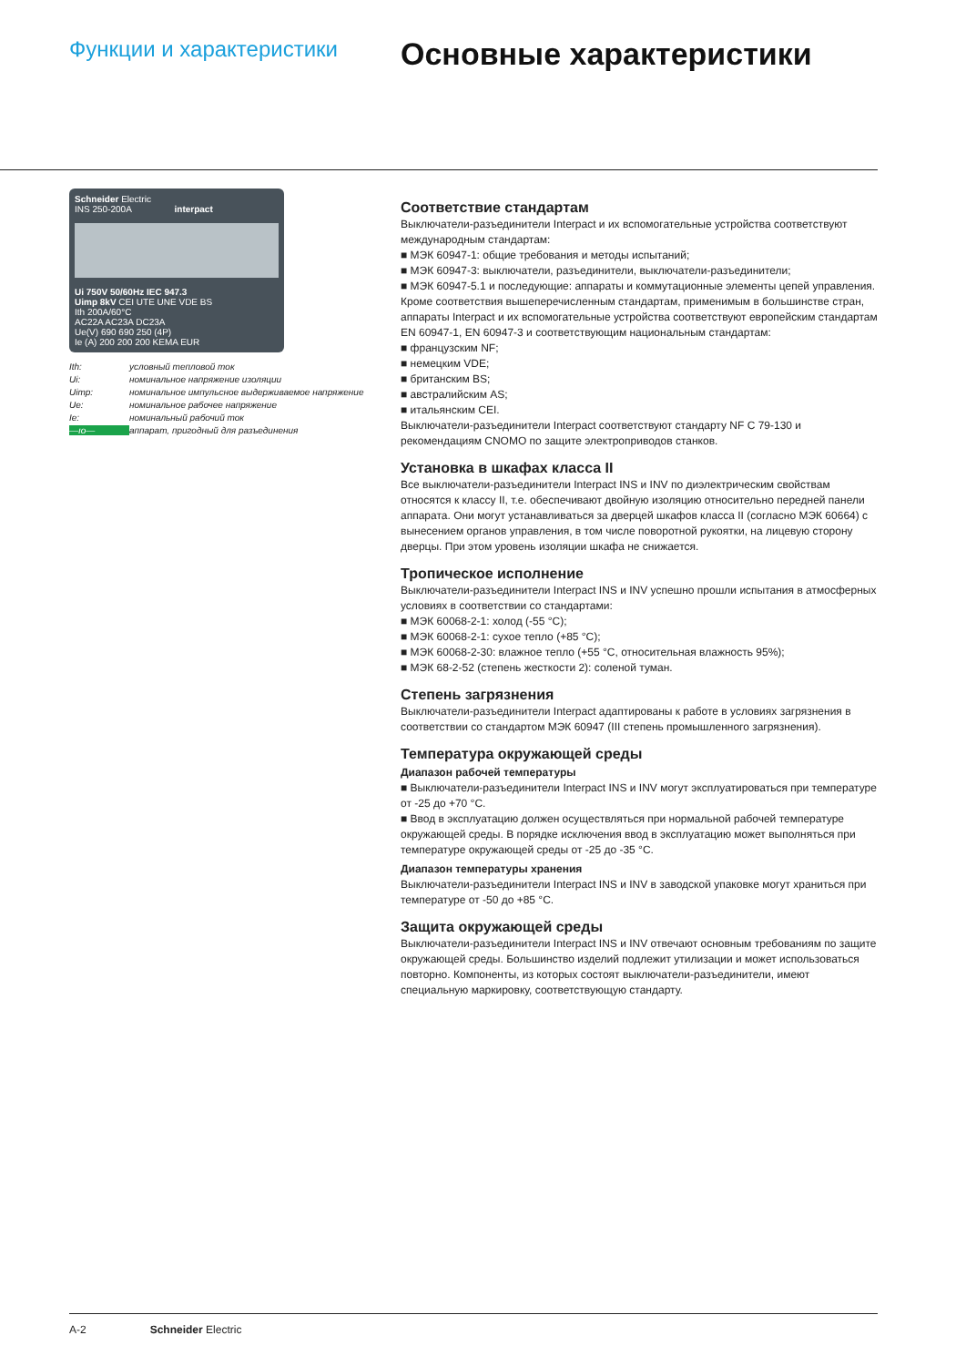Функции и характеристики
Основные характеристики
Schneider Electric
INS 250-200A interpact
Ui 750V 50/60Hz IEC 947.3
Uimp 8kV CEI UTE UNE VDE BS
Ith 200A/60°C
AC22A AC23A DC23A
Ue(V) 690 690 250 (4P)
Ie (A) 200 200 200 KEMA EUR
Ith: условный тепловой ток Ui: номинальное напряжение изоляции Uimp: номинальное импульсное выдерживаемое напряжение Ue: номинальное рабочее напряжение Ie: номинальный рабочий ток —ıo— аппарат, пригодный для разъединения
Соответствие стандартам
Выключатели-разъединители Interpact и их вспомогательные устройства соответствуют международным стандартам:
■ МЭК 60947-1: общие требования и методы испытаний;
■ МЭК 60947-3: выключатели, разъединители, выключатели-разъединители;
■ МЭК 60947-5.1 и последующие: аппараты и коммутационные элементы цепей управления.
Кроме соответствия вышеперечисленным стандартам, применимым в большинстве стран, аппараты Interpact и их вспомогательные устройства соответствуют европейским стандартам EN 60947-1, EN 60947-3 и соответствующим национальным стандартам:
■ французским NF;
■ немецким VDE;
■ британским BS;
■ австралийским AS;
■ итальянским CEI.
Выключатели-разъединители Interpact соответствуют стандарту NF C 79-130 и рекомендациям CNOMO по защите электроприводов станков.
Установка в шкафах класса II
Все выключатели-разъединители Interpact INS и INV по диэлектрическим свойствам относятся к классу II, т.е. обеспечивают двойную изоляцию относительно передней панели аппарата. Они могут устанавливаться за дверцей шкафов класса II (согласно МЭК 60664) с вынесением органов управления, в том числе поворотной рукоятки, на лицевую сторону дверцы. При этом уровень изоляции шкафа не снижается.
Тропическое исполнение
Выключатели-разъединители Interpact INS и INV успешно прошли испытания в атмосферных условиях в соответствии со стандартами:
■ МЭК 60068-2-1: холод (-55 °C);
■ МЭК 60068-2-1: сухое тепло (+85 °C);
■ МЭК 60068-2-30: влажное тепло (+55 °C, относительная влажность 95%);
■ МЭК 68-2-52 (степень жесткости 2): соленой туман.
Степень загрязнения
Выключатели-разъединители Interpact адаптированы к работе в условиях загрязнения в соответствии со стандартом МЭК 60947 (III степень промышленного загрязнения).
Температура окружающей среды
Диапазон рабочей температуры
■ Выключатели-разъединители Interpact INS и INV могут эксплуатироваться при температуре от -25 до +70 °C.
■ Ввод в эксплуатацию должен осуществляться при нормальной рабочей температуре окружающей среды. В порядке исключения ввод в эксплуатацию может выполняться при температуре окружающей среды от -25 до -35 °C.
Диапазон температуры хранения
Выключатели-разъединители Interpact INS и INV в заводской упаковке могут храниться при температуре от -50 до +85 °C.
Защита окружающей среды
Выключатели-разъединители Interpact INS и INV отвечают основным требованиям по защите окружающей среды. Большинство изделий подлежит утилизации и может использоваться повторно. Компоненты, из которых состоят выключатели-разъединители, имеют специальную маркировку, соответствующую стандарту.
A-2 Schneider Electric